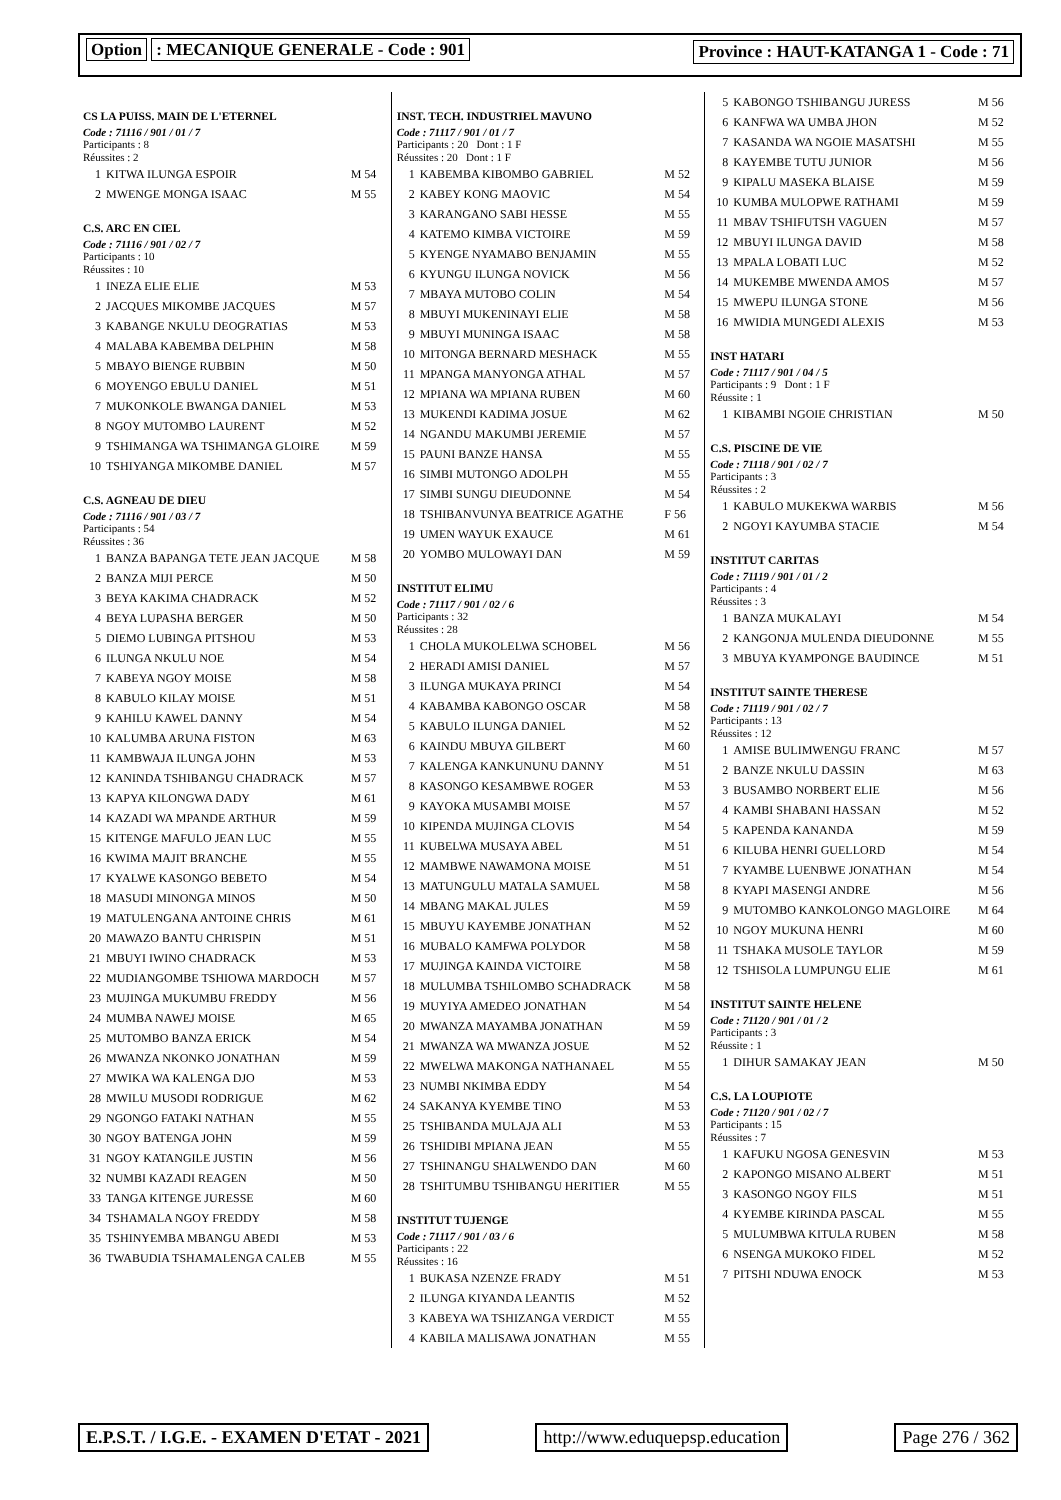Option : MECANIQUE GENERALE - Code : 901
Province : HAUT-KATANGA 1 - Code : 71
CS LA PUISS. MAIN DE L'ETERNEL
Code : 71116 / 901 / 01 / 7
Participants : 8
Réussites : 2
| 1 | KITWA ILUNGA ESPOIR | M 54 |
| 2 | MWENGE MONGA ISAAC | M 55 |
C.S. ARC EN CIEL
Code : 71116 / 901 / 02 / 7
Participants : 10
Réussites : 10
| 1 | INEZA ELIE ELIE | M 53 |
| 2 | JACQUES MIKOMBE JACQUES | M 57 |
| 3 | KABANGE NKULU DEOGRATIAS | M 53 |
| 4 | MALABA KABEMBA DELPHIN | M 58 |
| 5 | MBAYO BIENGE RUBBIN | M 50 |
| 6 | MOYENGO EBULU DANIEL | M 51 |
| 7 | MUKONKOLE BWANGA DANIEL | M 53 |
| 8 | NGOY MUTOMBO LAURENT | M 52 |
| 9 | TSHIMANGA WA TSHIMANGA GLOIRE | M 59 |
| 10 | TSHIYANGA MIKOMBE DANIEL | M 57 |
C.S. AGNEAU DE DIEU
Code : 71116 / 901 / 03 / 7
Participants : 54
Réussites : 36
| 1 | BANZA BAPANGA TETE JEAN JACQUE | M 58 |
| 2 | BANZA MIJI PERCE | M 50 |
| 3 | BEYA KAKIMA CHADRACK | M 52 |
| 4 | BEYA LUPASHA BERGER | M 50 |
| 5 | DIEMO LUBINGA PITSHOU | M 53 |
| 6 | ILUNGA NKULU NOE | M 54 |
| 7 | KABEYA NGOY MOISE | M 58 |
| 8 | KABULO KILAY MOISE | M 51 |
| 9 | KAHILU KAWEL DANNY | M 54 |
| 10 | KALUMBA ARUNA FISTON | M 63 |
| 11 | KAMBWAJA ILUNGA JOHN | M 53 |
| 12 | KANINDA TSHIBANGU CHADRACK | M 57 |
| 13 | KAPYA KILONGWA DADY | M 61 |
| 14 | KAZADI WA MPANDE ARTHUR | M 59 |
| 15 | KITENGE MAFULO JEAN LUC | M 55 |
| 16 | KWIMA MAJIT BRANCHE | M 55 |
| 17 | KYALWE KASONGO BEBETO | M 54 |
| 18 | MASUDI MINONGA MINOS | M 50 |
| 19 | MATULENGANA ANTOINE CHRIS | M 61 |
| 20 | MAWAZO BANTU CHRISPIN | M 51 |
| 21 | MBUYI IWINO CHADRACK | M 53 |
| 22 | MUDIANGOMBE TSHIOWA MARDOCH | M 57 |
| 23 | MUJINGA MUKUMBU FREDDY | M 56 |
| 24 | MUMBA NAWEJ MOISE | M 65 |
| 25 | MUTOMBO BANZA ERICK | M 54 |
| 26 | MWANZA NKONKO JONATHAN | M 59 |
| 27 | MWIKA WA KALENGA DJO | M 53 |
| 28 | MWILU MUSODI RODRIGUE | M 62 |
| 29 | NGONGO FATAKI NATHAN | M 55 |
| 30 | NGOY BATENGA JOHN | M 59 |
| 31 | NGOY KATANGILE JUSTIN | M 56 |
| 32 | NUMBI KAZADI REAGEN | M 50 |
| 33 | TANGA KITENGE JURESSE | M 60 |
| 34 | TSHAMALA NGOY FREDDY | M 58 |
| 35 | TSHINYEMBA MBANGU ABEDI | M 53 |
| 36 | TWABUDIA TSHAMALENGA CALEB | M 55 |
INST. TECH. INDUSTRIEL MAVUNO
Code : 71117 / 901 / 01 / 7
Participants : 20 Dont : 1 F
Réussites : 20 Dont : 1 F
| 1 | KABEMBA KIBOMBO GABRIEL | M 52 |
| 2 | KABEY KONG MAOVIC | M 54 |
| 3 | KARANGANO SABI HESSE | M 55 |
| 4 | KATEMO KIMBA VICTOIRE | M 59 |
| 5 | KYENGE NYAMABO BENJAMIN | M 55 |
| 6 | KYUNGU ILUNGA NOVICK | M 56 |
| 7 | MBAYA MUTOBO COLIN | M 54 |
| 8 | MBUYI MUKENINAYI ELIE | M 58 |
| 9 | MBUYI MUNINGA ISAAC | M 58 |
| 10 | MITONGA BERNARD MESHACK | M 55 |
| 11 | MPANGA MANYONGA ATHAL | M 57 |
| 12 | MPIANA WA MPIANA RUBEN | M 60 |
| 13 | MUKENDI KADIMA JOSUE | M 62 |
| 14 | NGANDU MAKUMBI JEREMIE | M 57 |
| 15 | PAUNI BANZE HANSA | M 55 |
| 16 | SIMBI MUTONGO ADOLPH | M 55 |
| 17 | SIMBI SUNGU DIEUDONNE | M 54 |
| 18 | TSHIBANVUNYA BEATRICE AGATHE | F 56 |
| 19 | UMEN WAYUK EXAUCE | M 61 |
| 20 | YOMBO MULOWAYI DAN | M 59 |
INSTITUT ELIMU
Code : 71117 / 901 / 02 / 6
Participants : 32
Réussites : 28
| 1 | CHOLA MUKOLELWA SCHOBEL | M 56 |
| 2 | HERADI AMISI DANIEL | M 57 |
| 3 | ILUNGA MUKAYA PRINCI | M 54 |
| 4 | KABAMBA KABONGO OSCAR | M 58 |
| 5 | KABULO ILUNGA DANIEL | M 52 |
| 6 | KAINDU MBUYA GILBERT | M 60 |
| 7 | KALENGA KANKUNUNU DANNY | M 51 |
| 8 | KASONGO KESAMBWE ROGER | M 53 |
| 9 | KAYOKA MUSAMBI MOISE | M 57 |
| 10 | KIPENDA MUJINGA CLOVIS | M 54 |
| 11 | KUBELWA MUSAYA ABEL | M 51 |
| 12 | MAMBWE NAWAMONA MOISE | M 51 |
| 13 | MATUNGULU MATALA SAMUEL | M 58 |
| 14 | MBANG MAKAL JULES | M 59 |
| 15 | MBUYU KAYEMBE JONATHAN | M 52 |
| 16 | MUBALO KAMFWA POLYDOR | M 58 |
| 17 | MUJINGA KAINDA VICTOIRE | M 58 |
| 18 | MULUMBA TSHILOMBO SCHADRACK | M 58 |
| 19 | MUYIYA AMEDEO JONATHAN | M 54 |
| 20 | MWANZA MAYAMBA JONATHAN | M 59 |
| 21 | MWANZA WA MWANZA JOSUE | M 52 |
| 22 | MWELWA MAKONGA NATHANAEL | M 55 |
| 23 | NUMBI NKIMBA EDDY | M 54 |
| 24 | SAKANYA KYEMBE TINO | M 53 |
| 25 | TSHIBANDA MULAJA ALI | M 53 |
| 26 | TSHIDIBI MPIANA JEAN | M 55 |
| 27 | TSHINANGU SHALWENDO DAN | M 60 |
| 28 | TSHITUMBU TSHIBANGU HERITIER | M 55 |
INSTITUT TUJENGE
Code : 71117 / 901 / 03 / 6
Participants : 22
Réussites : 16
| 1 | BUKASA NZENZE FRADY | M 51 |
| 2 | ILUNGA KIYANDA LEANTIS | M 52 |
| 3 | KABEYA WA TSHIZANGA VERDICT | M 55 |
| 4 | KABILA MALISAWA JONATHAN | M 55 |
| 5 | KABONGO TSHIBANGU JURESS | M 56 |
| 6 | KANFWA WA UMBA JHON | M 52 |
| 7 | KASANDA WA NGOIE MASATSHI | M 55 |
| 8 | KAYEMBE TUTU JUNIOR | M 56 |
| 9 | KIPALU MASEKA BLAISE | M 59 |
| 10 | KUMBA MULOPWE RATHAMI | M 59 |
| 11 | MBAV TSHIFUTSH VAGUEN | M 57 |
| 12 | MBUYI ILUNGA DAVID | M 58 |
| 13 | MPALA LOBATI LUC | M 52 |
| 14 | MUKEMBE MWENDA AMOS | M 57 |
| 15 | MWEPU ILUNGA STONE | M 56 |
| 16 | MWIDIA MUNGEDI ALEXIS | M 53 |
INST HATARI
Code : 71117 / 901 / 04 / 5
Participants : 9 Dont : 1 F
Réussite : 1
| 1 | KIBAMBI NGOIE CHRISTIAN | M 50 |
C.S. PISCINE DE VIE
Code : 71118 / 901 / 02 / 7
Participants : 3
Réussites : 2
| 1 | KABULO MUKEKWA WARBIS | M 56 |
| 2 | NGOYI KAYUMBA STACIE | M 54 |
INSTITUT CARITAS
Code : 71119 / 901 / 01 / 2
Participants : 4
Réussites : 3
| 1 | BANZA MUKALAYI | M 54 |
| 2 | KANGONJA MULENDA DIEUDONNE | M 55 |
| 3 | MBUYA KYAMPONGE BAUDINCE | M 51 |
INSTITUT SAINTE THERESE
Code : 71119 / 901 / 02 / 7
Participants : 13
Réussites : 12
| 1 | AMISE BULIMWENGU FRANC | M 57 |
| 2 | BANZE NKULU DASSIN | M 63 |
| 3 | BUSAMBO NORBERT ELIE | M 56 |
| 4 | KAMBI SHABANI HASSAN | M 52 |
| 5 | KAPENDA KANANDA | M 59 |
| 6 | KILUBA HENRI GUELLORD | M 54 |
| 7 | KYAMBE LUENBWE JONATHAN | M 54 |
| 8 | KYAPI MASENGI ANDRE | M 56 |
| 9 | MUTOMBO KANKOLONGO MAGLOIRE | M 64 |
| 10 | NGOY MUKUNA HENRI | M 60 |
| 11 | TSHAKA MUSOLE TAYLOR | M 59 |
| 12 | TSHISOLA LUMPUNGU ELIE | M 61 |
INSTITUT SAINTE HELENE
Code : 71120 / 901 / 01 / 2
Participants : 3
Réussite : 1
| 1 | DIHUR SAMAKAY JEAN | M 50 |
C.S. LA LOUPIOTE
Code : 71120 / 901 / 02 / 7
Participants : 15
Réussites : 7
| 1 | KAFUKU NGOSA GENESVIN | M 53 |
| 2 | KAPONGO MISANO ALBERT | M 51 |
| 3 | KASONGO NGOY FILS | M 51 |
| 4 | KYEMBE KIRINDA PASCAL | M 55 |
| 5 | MULUMBWA KITULA RUBEN | M 58 |
| 6 | NSENGA MUKOKO FIDEL | M 52 |
| 7 | PITSHI NDUWA ENOCK | M 53 |
E.P.S.T. / I.G.E. - EXAMEN D'ETAT - 2021
http://www.eduquepsp.education Page 276 / 362